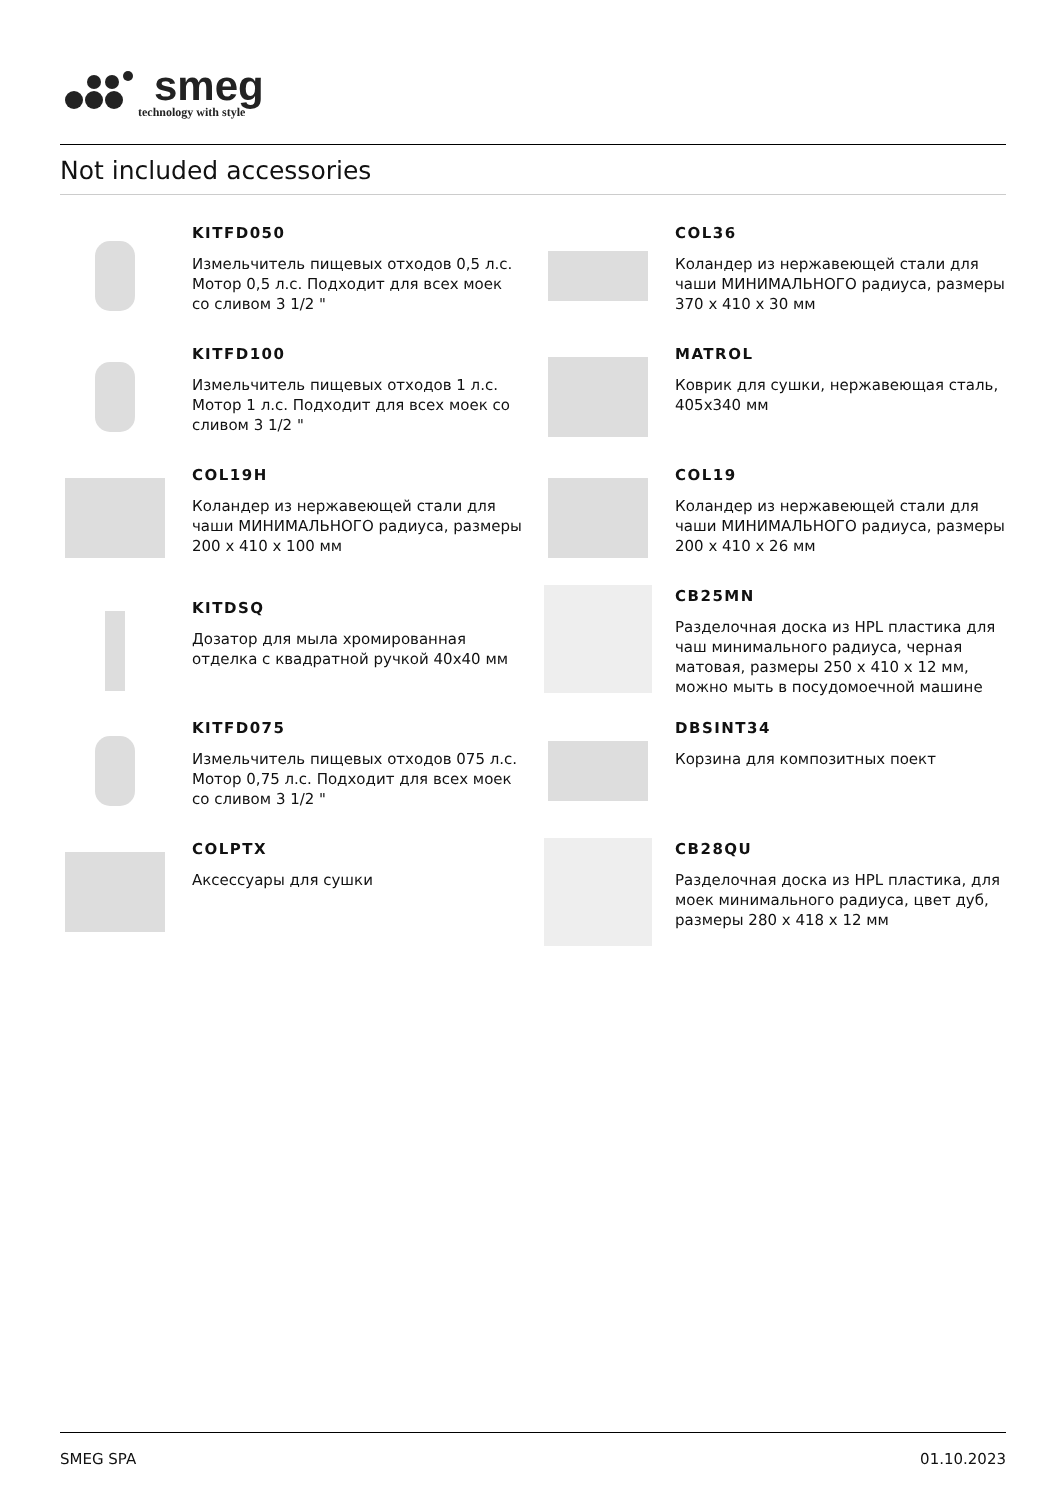smeg
technology with style
Not included accessories
KITFD050
Измельчитель пищевых отходов 0,5 л.с. Мотор 0,5 л.с. Подходит для всех моек со сливом 3 1/2 "
COL36
Коландер из нержавеющей стали для чаши МИНИМАЛЬНОГО радиуса, размеры 370 x 410 x 30 мм
KITFD100
Измельчитель пищевых отходов 1 л.с. Мотор 1 л.с. Подходит для всех моек со сливом 3 1/2 "
MATROL
Коврик для сушки, нержавеющая сталь, 405x340 мм
COL19H
Коландер из нержавеющей стали для чаши МИНИМАЛЬНОГО радиуса, размеры 200 x 410 x 100 мм
COL19
Коландер из нержавеющей стали для чаши МИНИМАЛЬНОГО радиуса, размеры 200 x 410 x 26 мм
KITDSQ
Дозатор для мыла хромированная отделка с квадратной ручкой 40x40 мм
CB25MN
Разделочная доска из HPL пластика для чаш минимального радиуса, черная матовая, размеры 250 x 410 x 12 мм, можно мыть в посудомоечной машине
KITFD075
Измельчитель пищевых отходов 075 л.с. Мотор 0,75 л.с. Подходит для всех моек со сливом 3 1/2 "
DBSINT34
Корзина для композитных поект
COLPTX
Аксессуары для сушки
CB28QU
Разделочная доска из HPL пластика, для моек минимального радиуса, цвет дуб, размеры 280 x 418 x 12 мм
SMEG SPA 01.10.2023